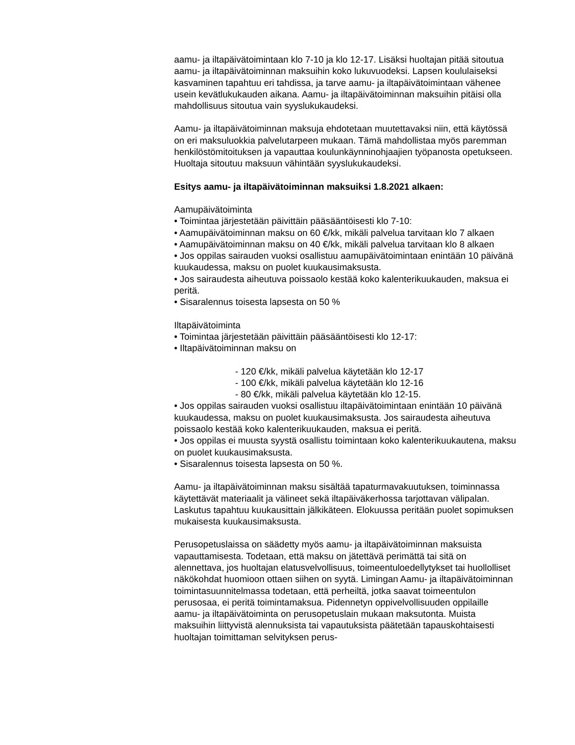aamu- ja iltapäivätoimintaan klo 7-10 ja klo 12-17. Lisäksi huoltajan pitää sitoutua aamu- ja iltapäivätoiminnan maksuihin koko lukuvuodeksi. Lapsen koululaiseksi kasvaminen tapahtuu eri tahdissa, ja tarve aamu- ja iltapäivätoimintaan vähenee usein kevätlukukauden aikana. Aamu- ja iltapäivätoiminnan maksuihin pitäisi olla mahdollisuus sitoutua vain syyslukukaudeksi.
Aamu- ja iltapäivätoiminnan maksuja ehdotetaan muutettavaksi niin, että käytössä on eri maksuluokkia palvelutarpeen mukaan. Tämä mahdollistaa myös paremman henkilöstömitoituksen ja vapauttaa koulunkäynninohjaajien työpanosta opetukseen. Huoltaja sitoutuu maksuun vähintään syyslukukaudeksi.
Esitys aamu- ja iltapäivätoiminnan maksuiksi 1.8.2021 alkaen:
Aamupäivätoiminta
• Toimintaa järjestetään päivittäin pääsääntöisesti klo 7-10:
• Aamupäivätoiminnan maksu on 60 €/kk, mikäli palvelua tarvitaan klo 7 alkaen
• Aamupäivätoiminnan maksu on 40 €/kk, mikäli palvelua tarvitaan klo 8 alkaen
• Jos oppilas sairauden vuoksi osallistuu aamupäivätoimintaan enintään 10 päivänä kuukaudessa, maksu on puolet kuukausimaksusta.
• Jos sairaudesta aiheutuva poissaolo kestää koko kalenterikuukauden, maksua ei peritä.
• Sisaralennus toisesta lapsesta on 50 %
Iltapäivätoiminta
• Toimintaa järjestetään päivittäin pääsääntöisesti klo 12-17:
• Iltapäivätoiminnan maksu on
- 120 €/kk, mikäli palvelua käytetään klo 12-17
- 100 €/kk, mikäli palvelua käytetään klo 12-16
- 80 €/kk, mikäli palvelua käytetään klo 12-15.
• Jos oppilas sairauden vuoksi osallistuu iltapäivätoimintaan enintään 10 päivänä kuukaudessa, maksu on puolet kuukausimaksusta. Jos sairaudesta aiheutuva poissaolo kestää koko kalenterikuukauden, maksua ei peritä.
• Jos oppilas ei muusta syystä osallistu toimintaan koko kalenterikuukautena, maksu on puolet kuukausimaksusta.
• Sisaralennus toisesta lapsesta on 50 %.
Aamu- ja iltapäivätoiminnan maksu sisältää tapaturmavakuutuksen, toiminnassa käytettävät materiaalit ja välineet sekä iltapäiväkerhossa tarjottavan välipalan. Laskutus tapahtuu kuukausittain jälkikäteen. Elokuussa peritään puolet sopimuksen mukaisesta kuukausimaksusta.
Perusopetuslaissa on säädetty myös aamu- ja iltapäivätoiminnan maksuista vapauttamisesta. Todetaan, että maksu on jätettävä perimättä tai sitä on alennettava, jos huoltajan elatusvelvollisuus, toimeentuloedellytykset tai huollolliset näkökohdat huomioon ottaen siihen on syytä. Limingan Aamu- ja iltapäivätoiminnan toimintasuunnitelmassa todetaan, että perheiltä, jotka saavat toimeentulon perusosaa, ei peritä toimintamaksua. Pidennetyn oppivelvollisuuden oppilaille aamu- ja iltapäivätoiminta on perusopetuslain mukaan maksutonta. Muista maksuihin liittyvistä alennuksista tai vapautuksista päätetään tapauskohtaisesti huoltajan toimittaman selvityksen perus-